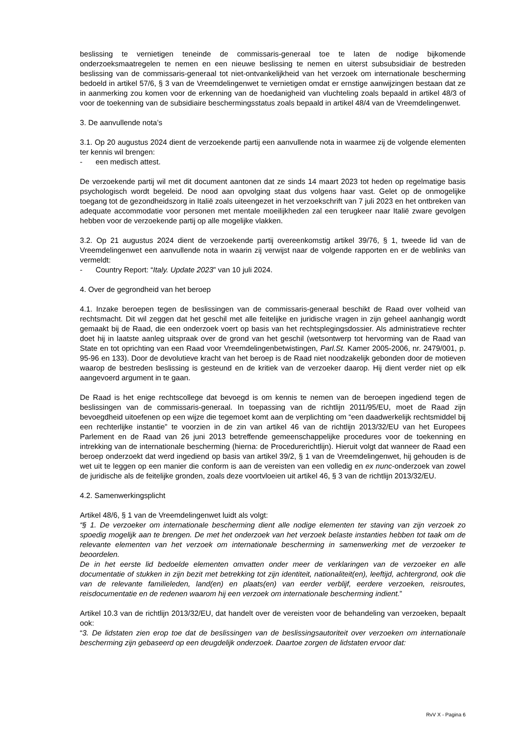beslissing te vernietigen teneinde de commissaris-generaal toe te laten de nodige bijkomende onderzoeksmaatregelen te nemen en een nieuwe beslissing te nemen en uiterst subsubsidiair de bestreden beslissing van de commissaris-generaal tot niet-ontvankelijkheid van het verzoek om internationale bescherming bedoeld in artikel 57/6, § 3 van de Vreemdelingenwet te vernietigen omdat er ernstige aanwijzingen bestaan dat ze in aanmerking zou komen voor de erkenning van de hoedanigheid van vluchteling zoals bepaald in artikel 48/3 of voor de toekenning van de subsidiaire beschermingsstatus zoals bepaald in artikel 48/4 van de Vreemdelingenwet.
3. De aanvullende nota’s
3.1. Op 20 augustus 2024 dient de verzoekende partij een aanvullende nota in waarmee zij de volgende elementen ter kennis wil brengen:
- een medisch attest.
De verzoekende partij wil met dit document aantonen dat ze sinds 14 maart 2023 tot heden op regelmatige basis psychologisch wordt begeleid. De nood aan opvolging staat dus volgens haar vast. Gelet op de onmogelijke toegang tot de gezondheidszorg in Italië zoals uiteengezet in het verzoekschrift van 7 juli 2023 en het ontbreken van adequate accommodatie voor personen met mentale moeilijkheden zal een terugkeer naar Italië zware gevolgen hebben voor de verzoekende partij op alle mogelijke vlakken.
3.2. Op 21 augustus 2024 dient de verzoekende partij overeenkomstig artikel 39/76, § 1, tweede lid van de Vreemdelingenwet een aanvullende nota in waarin zij verwijst naar de volgende rapporten en er de weblinks van vermeldt:
- Country Report: “Italy. Update 2023” van 10 juli 2024.
4. Over de gegrondheid van het beroep
4.1. Inzake beroepen tegen de beslissingen van de commissaris-generaal beschikt de Raad over volheid van rechtsmacht. Dit wil zeggen dat het geschil met alle feitelijke en juridische vragen in zijn geheel aanhangig wordt gemaakt bij de Raad, die een onderzoek voert op basis van het rechtsplegingsdossier. Als administratieve rechter doet hij in laatste aanleg uitspraak over de grond van het geschil (wetsontwerp tot hervorming van de Raad van State en tot oprichting van een Raad voor Vreemdelingenbetwistingen, Parl.St. Kamer 2005-2006, nr. 2479/001, p. 95-96 en 133). Door de devolutieve kracht van het beroep is de Raad niet noodzakelijk gebonden door de motieven waarop de bestreden beslissing is gesteund en de kritiek van de verzoeker daarop. Hij dient verder niet op elk aangevoerd argument in te gaan.
De Raad is het enige rechtscollege dat bevoegd is om kennis te nemen van de beroepen ingediend tegen de beslissingen van de commissaris-generaal. In toepassing van de richtlijn 2011/95/EU, moet de Raad zijn bevoegdheid uitoefenen op een wijze die tegemoet komt aan de verplichting om “een daadwerkelijk rechtsmiddel bij een rechterlijke instantie” te voorzien in de zin van artikel 46 van de richtlijn 2013/32/EU van het Europees Parlement en de Raad van 26 juni 2013 betreffende gemeenschappelijke procedures voor de toekenning en intrekking van de internationale bescherming (hierna: de Procedurerichtlijn). Hieruit volgt dat wanneer de Raad een beroep onderzoekt dat werd ingediend op basis van artikel 39/2, § 1 van de Vreemdelingenwet, hij gehouden is de wet uit te leggen op een manier die conform is aan de vereisten van een volledig en ex nunc-onderzoek van zowel de juridische als de feitelijke gronden, zoals deze voortvloeien uit artikel 46, § 3 van de richtlijn 2013/32/EU.
4.2. Samenwerkingsplicht
Artikel 48/6, § 1 van de Vreemdelingenwet luidt als volgt:
“§ 1. De verzoeker om internationale bescherming dient alle nodige elementen ter staving van zijn verzoek zo spoedig mogelijk aan te brengen. De met het onderzoek van het verzoek belaste instanties hebben tot taak om de relevante elementen van het verzoek om internationale bescherming in samenwerking met de verzoeker te beoordelen.
De in het eerste lid bedoelde elementen omvatten onder meer de verklaringen van de verzoeker en alle documentatie of stukken in zijn bezit met betrekking tot zijn identiteit, nationaliteit(en), leeftijd, achtergrond, ook die van de relevante familieleden, land(en) en plaats(en) van eerder verblijf, eerdere verzoeken, reisroutes, reisdocumentatie en de redenen waarom hij een verzoek om internationale bescherming indient.”
Artikel 10.3 van de richtlijn 2013/32/EU, dat handelt over de vereisten voor de behandeling van verzoeken, bepaalt ook:
“3. De lidstaten zien erop toe dat de beslissingen van de beslissingsautoriteit over verzoeken om internationale bescherming zijn gebaseerd op een deugdelijk onderzoek. Daartoe zorgen de lidstaten ervoor dat:
RvV X - Pagina 6